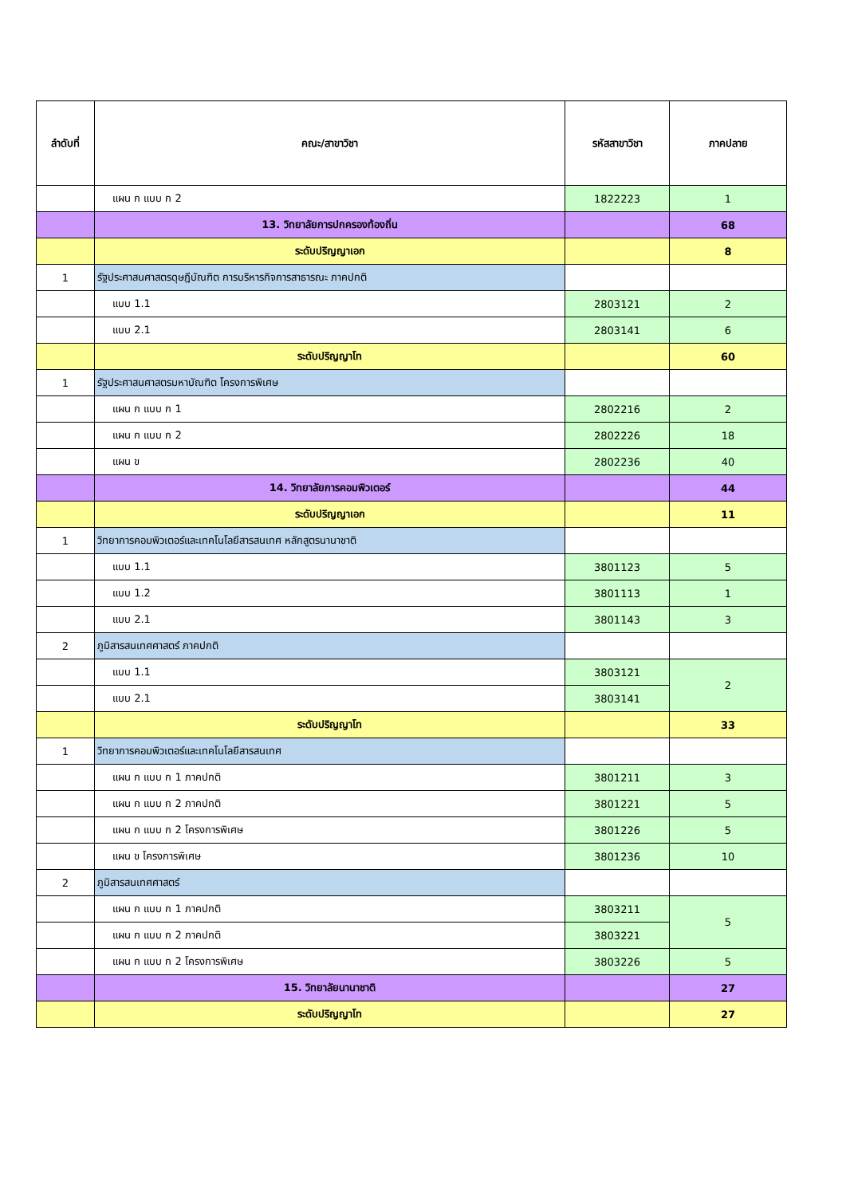| ลำดับที่ | คณะ/สาขาวิชา | รหัสสาขาวิชา | ภาคปลาย |
| --- | --- | --- | --- |
| | แผน ก แบบ ก 2 | 1822223 | 1 |
| | 13. วิทยาลัยการปกครองท้องถิ่น | | 68 |
| | ระดับปริญญาเอก | | 8 |
| 1 | รัฐประศาสนศาสตรดุษฎีบัณฑิต การบริหารกิจการสาธารณะ ภาคปกติ | | |
| | แบบ 1.1 | 2803121 | 2 |
| | แบบ 2.1 | 2803141 | 6 |
| | ระดับปริญญาโท | | 60 |
| 1 | รัฐประศาสนศาสตรมหาบัณฑิต โครงการพิเศษ | | |
| | แผน ก แบบ ก 1 | 2802216 | 2 |
| | แผน ก แบบ ก 2 | 2802226 | 18 |
| | แผน ข | 2802236 | 40 |
| | 14. วิทยาลัยการคอมพิวเตอร์ | | 44 |
| | ระดับปริญญาเอก | | 11 |
| 1 | วิทยาการคอมพิวเตอร์และเทคโนโลยีสารสนเทศ หลักสูตรนานาชาติ | | |
| | แบบ 1.1 | 3801123 | 5 |
| | แบบ 1.2 | 3801113 | 1 |
| | แบบ 2.1 | 3801143 | 3 |
| 2 | ภูมิสารสนเทศศาสตร์ ภาคปกติ | | |
| | แบบ 1.1 | 3803121 | 2 |
| | แบบ 2.1 | 3803141 | |
| | ระดับปริญญาโท | | 33 |
| 1 | วิทยาการคอมพิวเตอร์และเทคโนโลยีสารสนเทศ | | |
| | แผน ก แบบ ก 1 ภาคปกติ | 3801211 | 3 |
| | แผน ก แบบ ก 2 ภาคปกติ | 3801221 | 5 |
| | แผน ก แบบ ก 2 โครงการพิเศษ | 3801226 | 5 |
| | แผน ข โครงการพิเศษ | 3801236 | 10 |
| 2 | ภูมิสารสนเทศศาสตร์ | | |
| | แผน ก แบบ ก 1 ภาคปกติ | 3803211 | 5 |
| | แผน ก แบบ ก 2 ภาคปกติ | 3803221 | |
| | แผน ก แบบ ก 2 โครงการพิเศษ | 3803226 | 5 |
| | 15. วิทยาลัยนานาชาติ | | 27 |
| | ระดับปริญญาโท | | 27 |